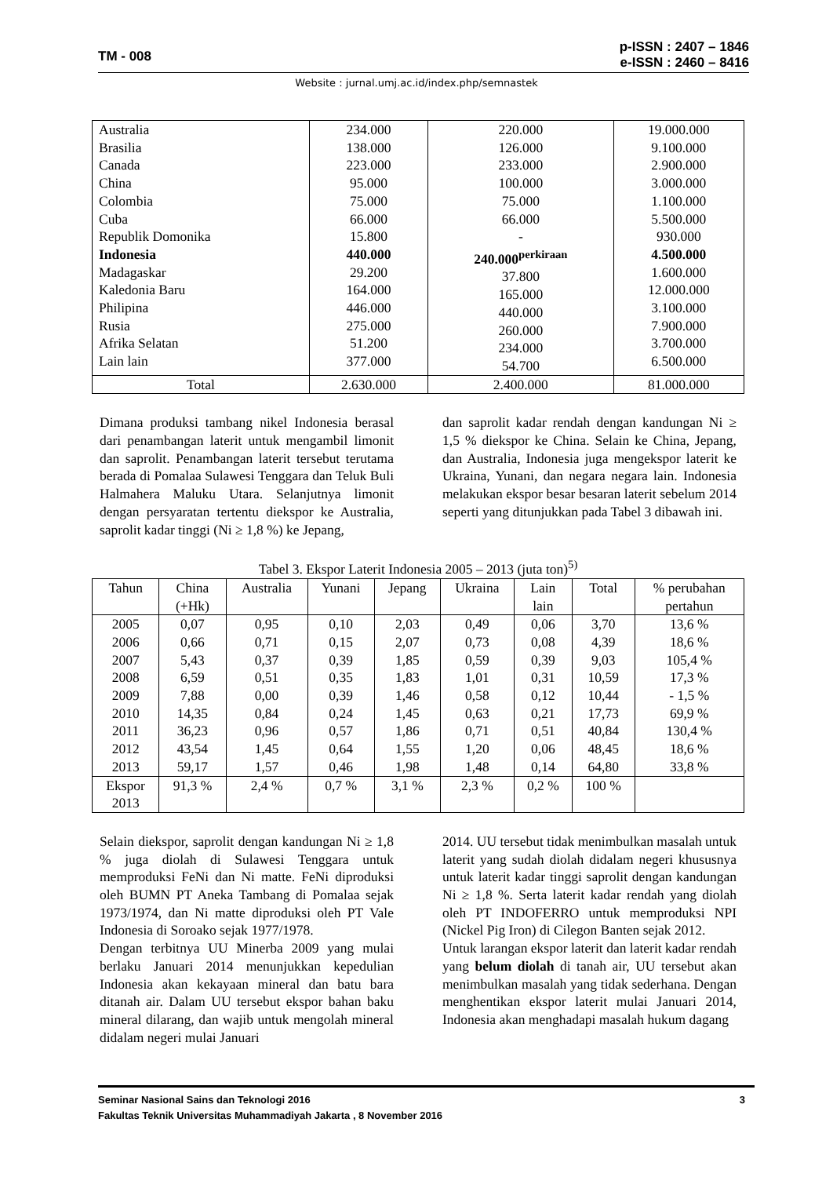TM - 008
p-ISSN : 2407 – 1846
e-ISSN : 2460 – 8416
Website : jurnal.umj.ac.id/index.php/semnastek
| Australia Brasilia Canada China Colombia Cuba Republik Domonika Indonesia Madagaskar Kaledonia Baru Philipina Rusia Afrika Selatan Lain lain | 234.000 138.000 223.000 95.000 75.000 66.000 15.800 440.000 29.200 164.000 446.000 275.000 51.200 377.000 | 220.000 126.000 233.000 100.000 75.000 66.000 - 240.000<sup>perkiraan</sup> 37.800 165.000 440.000 260.000 234.000 54.700 | 19.000.000 9.100.000 2.900.000 3.000.000 1.100.000 5.500.000 930.000 4.500.000 1.600.000 12.000.000 3.100.000 7.900.000 3.700.000 6.500.000 |
| Total | 2.630.000 | 2.400.000 | 81.000.000 |
Dimana produksi tambang nikel Indonesia berasal dari penambangan laterit untuk mengambil limonit dan saprolit. Penambangan laterit tersebut terutama berada di Pomalaa Sulawesi Tenggara dan Teluk Buli Halmahera Maluku Utara. Selanjutnya limonit dengan persyaratan tertentu diekspor ke Australia, saprolit kadar tinggi (Ni ≥ 1,8 %) ke Jepang,
dan saprolit kadar rendah dengan kandungan Ni ≥ 1,5 % diekspor ke China. Selain ke China, Jepang, dan Australia, Indonesia juga mengekspor laterit ke Ukraina, Yunani, dan negara negara lain. Indonesia melakukan ekspor besar besaran laterit sebelum 2014 seperti yang ditunjukkan pada Tabel 3 dibawah ini.
Tabel 3. Ekspor Laterit Indonesia 2005 – 2013 (juta ton)<sup>5)</sup>
| Tahun | China (+Hk) | Australia | Yunani | Jepang | Ukraina | Lain lain | Total | % perubahan pertahun |
| --- | --- | --- | --- | --- | --- | --- | --- | --- |
| 2005 2006 2007 2008 2009 2010 2011 2012 2013 | 0,07 0,66 5,43 6,59 7,88 14,35 36,23 43,54 59,17 | 0,95 0,71 0,37 0,51 0,00 0,84 0,96 1,45 1,57 | 0,10 0,15 0,39 0,35 0,39 0,24 0,57 0,64 0,46 | 2,03 2,07 1,85 1,83 1,46 1,45 1,86 1,55 1,98 | 0,49 0,73 0,59 1,01 0,58 0,63 0,71 1,20 1,48 | 0,06 0,08 0,39 0,31 0,12 0,21 0,51 0,06 0,14 | 3,70 4,39 9,03 10,59 10,44 17,73 40,84 48,45 64,80 | 13,6 % 18,6 % 105,4 % 17,3 % - 1,5 % 69,9 % 130,4 % 18,6 % 33,8 % |
| Ekspor 2013 | 91,3 % | 2,4 % | 0,7 % | 3,1 % | 2,3 % | 0,2 % | 100 % | |
Selain diekspor, saprolit dengan kandungan Ni ≥ 1,8 % juga diolah di Sulawesi Tenggara untuk memproduksi FeNi dan Ni matte. FeNi diproduksi oleh BUMN PT Aneka Tambang di Pomalaa sejak 1973/1974, dan Ni matte diproduksi oleh PT Vale Indonesia di Soroako sejak 1977/1978.
Dengan terbitnya UU Minerba 2009 yang mulai berlaku Januari 2014 menunjukkan kepedulian Indonesia akan kekayaan mineral dan batu bara ditanah air. Dalam UU tersebut ekspor bahan baku mineral dilarang, dan wajib untuk mengolah mineral didalam negeri mulai Januari
2014. UU tersebut tidak menimbulkan masalah untuk laterit yang sudah diolah didalam negeri khususnya untuk laterit kadar tinggi saprolit dengan kandungan Ni ≥ 1,8 %. Serta laterit kadar rendah yang diolah oleh PT INDOFERRO untuk memproduksi NPI (Nickel Pig Iron) di Cilegon Banten sejak 2012.
Untuk larangan ekspor laterit dan laterit kadar rendah yang belum diolah di tanah air, UU tersebut akan menimbulkan masalah yang tidak sederhana. Dengan menghentikan ekspor laterit mulai Januari 2014, Indonesia akan menghadapi masalah hukum dagang
Seminar Nasional Sains dan Teknologi 2016 3
Fakultas Teknik Universitas Muhammadiyah Jakarta , 8 November 2016